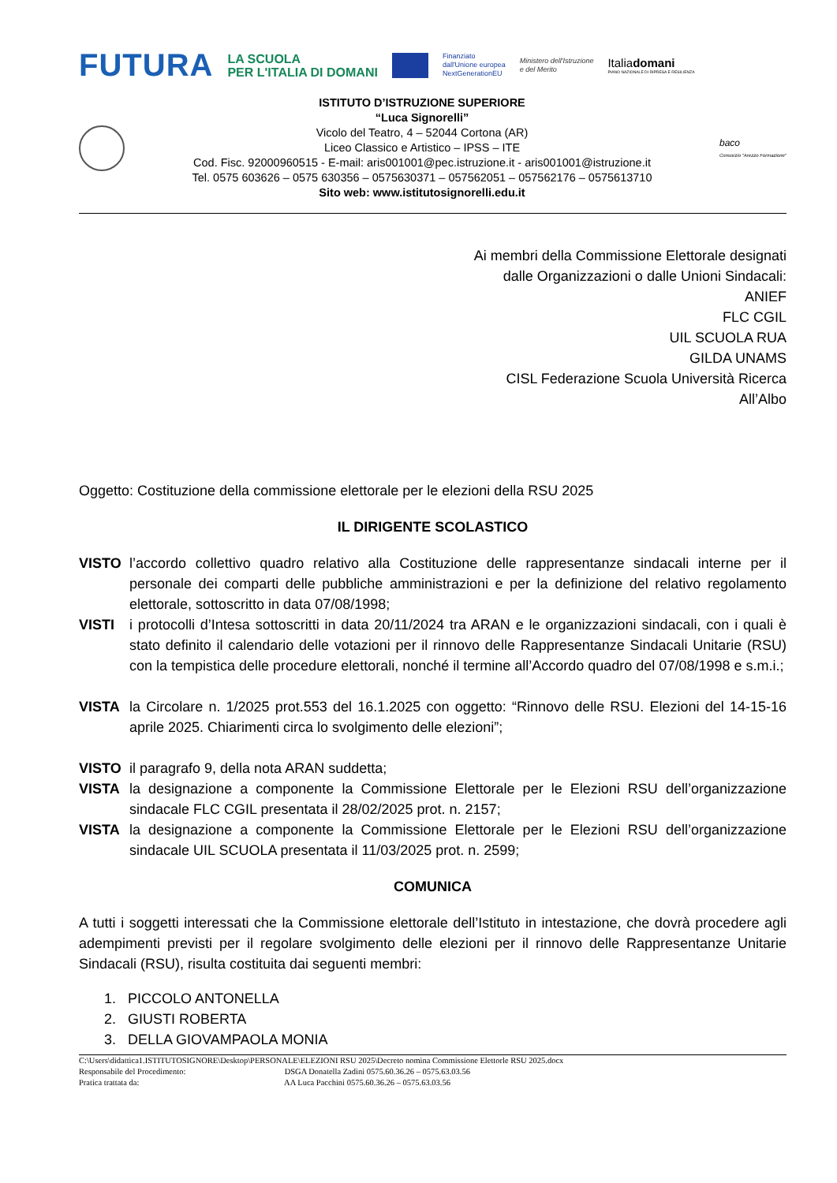FUTURA
LA SCUOLA
PER L'ITALIA DI DOMANI
Finanziato
dall'Unione europea
NextGenerationEU
Ministero dell'Istruzione
e del Merito
Italiadomani
PIANO NAZIONALE DI RIPRESA E RESILIENZA
ISTITUTO D’ISTRUZIONE SUPERIORE
“Luca Signorelli”
Vicolo del Teatro, 4 – 52044 Cortona (AR)
Liceo Classico e Artistico – IPSS – ITE
Cod. Fisc. 92000960515 - E-mail: aris001001@pec.istruzione.it - aris001001@istruzione.it
Tel. 0575 603626 – 0575 630356 – 0575630371 – 057562051 – 057562176 – 0575613710
Sito web: www.istitutosignorelli.edu.it
baco
Consorzio "Arezzo Formazione"
Ai membri della Commissione Elettorale designati
dalle Organizzazioni o dalle Unioni Sindacali:
ANIEF
FLC CGIL
UIL SCUOLA RUA
GILDA UNAMS
CISL Federazione Scuola Università Ricerca
All’Albo
Oggetto: Costituzione della commissione elettorale per le elezioni della RSU 2025
IL DIRIGENTE SCOLASTICO
VISTO l’accordo collettivo quadro relativo alla Costituzione delle rappresentanze sindacali interne per il personale dei comparti delle pubbliche amministrazioni e per la definizione del relativo regolamento elettorale, sottoscritto in data 07/08/1998;
VISTI i protocolli d’Intesa sottoscritti in data 20/11/2024 tra ARAN e le organizzazioni sindacali, con i quali è stato definito il calendario delle votazioni per il rinnovo delle Rappresentanze Sindacali Unitarie (RSU) con la tempistica delle procedure elettorali, nonché il termine all’Accordo quadro del 07/08/1998 e s.m.i.;
VISTA la Circolare n. 1/2025 prot.553 del 16.1.2025 con oggetto: “Rinnovo delle RSU. Elezioni del 14-15-16 aprile 2025. Chiarimenti circa lo svolgimento delle elezioni”;
VISTO il paragrafo 9, della nota ARAN suddetta;
VISTA la designazione a componente la Commissione Elettorale per le Elezioni RSU dell’organizzazione sindacale FLC CGIL presentata il 28/02/2025 prot. n. 2157;
VISTA la designazione a componente la Commissione Elettorale per le Elezioni RSU dell’organizzazione sindacale UIL SCUOLA presentata il 11/03/2025 prot. n. 2599;
COMUNICA
A tutti i soggetti interessati che la Commissione elettorale dell’Istituto in intestazione, che dovrà procedere agli adempimenti previsti per il regolare svolgimento delle elezioni per il rinnovo delle Rappresentanze Unitarie Sindacali (RSU), risulta costituita dai seguenti membri:
1. PICCOLO ANTONELLA
2. GIUSTI ROBERTA
3. DELLA GIOVAMPAOLA MONIA
C:\Users\didattica1.ISTITUTOSIGNORE\Desktop\PERSONALE\ELEZIONI RSU 2025\Decreto nomina Commissione Elettorle RSU 2025.docx
Responsabile del Procedimento: DSGA Donatella Zadini 0575.60.36.26 – 0575.63.03.56
Pratica trattata da: AA Luca Pacchini 0575.60.36.26 – 0575.63.03.56